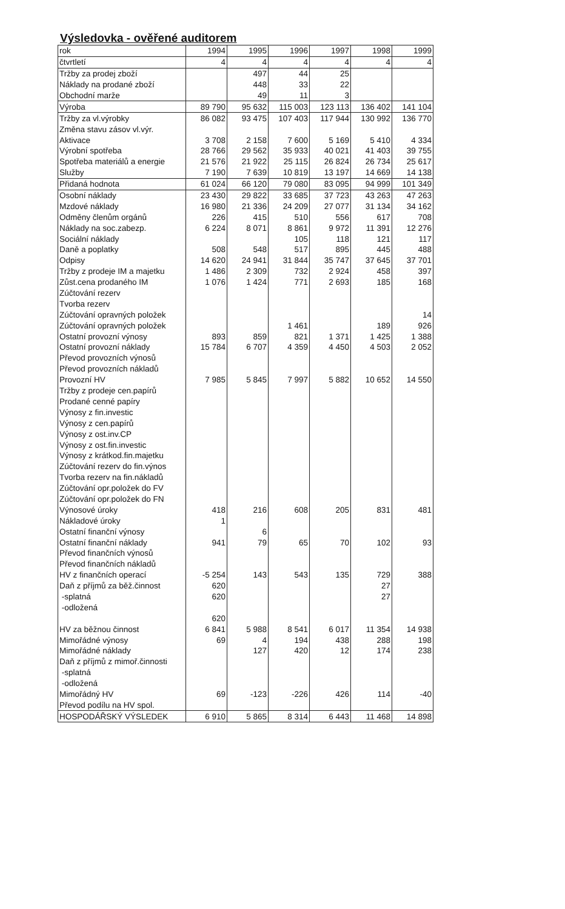Výsledovka - ověřené auditorem
| rok | 1994 | 1995 | 1996 | 1997 | 1998 | 1999 |
| čtvrtletí | 4 | 4 | 4 | 4 | 4 | 4 |
| Tržby za prodej zboží | | 497 | 44 | 25 | | |
| Náklady na prodané zboží | | 448 | 33 | 22 | | |
| Obchodní marže | | 49 | 11 | 3 | | |
| Výroba | 89 790 | 95 632 | 115 003 | 123 113 | 136 402 | 141 104 |
| Tržby za vl.výrobky | 86 082 | 93 475 | 107 403 | 117 944 | 130 992 | 136 770 |
| Změna stavu zásov vl.výr. | | | | | | |
| Aktivace | 3 708 | 2 158 | 7 600 | 5 169 | 5 410 | 4 334 |
| Výrobní spotřeba | 28 766 | 29 562 | 35 933 | 40 021 | 41 403 | 39 755 |
| Spotřeba materiálů a energie | 21 576 | 21 922 | 25 115 | 26 824 | 26 734 | 25 617 |
| Služby | 7 190 | 7 639 | 10 819 | 13 197 | 14 669 | 14 138 |
| Přidaná hodnota | 61 024 | 66 120 | 79 080 | 83 095 | 94 999 | 101 349 |
| Osobní náklady | 23 430 | 29 822 | 33 685 | 37 723 | 43 263 | 47 263 |
| Mzdové náklady | 16 980 | 21 336 | 24 209 | 27 077 | 31 134 | 34 162 |
| Odměny členům orgánů | 226 | 415 | 510 | 556 | 617 | 708 |
| Náklady na soc.zabezp. | 6 224 | 8 071 | 8 861 | 9 972 | 11 391 | 12 276 |
| Sociální náklady | | | 105 | 118 | 121 | 117 |
| Daně a poplatky | 508 | 548 | 517 | 895 | 445 | 488 |
| Odpisy | 14 620 | 24 941 | 31 844 | 35 747 | 37 645 | 37 701 |
| Tržby z prodeje IM a majetku | 1 486 | 2 309 | 732 | 2 924 | 458 | 397 |
| Zůst.cena prodaného IM | 1 076 | 1 424 | 771 | 2 693 | 185 | 168 |
| Zúčtování rezerv | | | | | | |
| Tvorba rezerv | | | | | | |
| Zúčtování opravných položek | | | | | | 14 |
| Zúčtování opravných položek | | | 1 461 | | 189 | 926 |
| Ostatní provozní výnosy | 893 | 859 | 821 | 1 371 | 1 425 | 1 388 |
| Ostatní provozní náklady | 15 784 | 6 707 | 4 359 | 4 450 | 4 503 | 2 052 |
| Převod provozních výnosů | | | | | | |
| Převod provozních nákladů | | | | | | |
| Provozní HV | 7 985 | 5 845 | 7 997 | 5 882 | 10 652 | 14 550 |
| Tržby z prodeje cen.papírů | | | | | | |
| Prodané cenné papíry | | | | | | |
| Výnosy z fin.investic | | | | | | |
| Výnosy z cen.papírů | | | | | | |
| Výnosy z ost.inv.CP | | | | | | |
| Výnosy z ost.fin.investic | | | | | | |
| Výnosy z krátkod.fin.majetku | | | | | | |
| Zúčtování rezerv do fin.výnos | | | | | | |
| Tvorba rezerv na fin.nákladů | | | | | | |
| Zúčtování opr.položek do FV | | | | | | |
| Zúčtování opr.položek do FN | | | | | | |
| Výnosové úroky | 418 | 216 | 608 | 205 | 831 | 481 |
| Nákladové úroky | 1 | | | | | |
| Ostatní finanční výnosy | | 6 | | | | |
| Ostatní finanční náklady | 941 | 79 | 65 | 70 | 102 | 93 |
| Převod finančních výnosů | | | | | | |
| Převod finančních nákladů | | | | | | |
| HV z finančních operací | -5 254 | 143 | 543 | 135 | 729 | 388 |
| Daň z příjmů za běž.činnost | 620 | | | | 27 | |
| -splatná | 620 | | | | 27 | |
| -odložená | | | | | | |
| | 620 | | | | | |
| HV za běžnou činnost | 6 841 | 5 988 | 8 541 | 6 017 | 11 354 | 14 938 |
| Mimořádné výnosy | 69 | 4 | 194 | 438 | 288 | 198 |
| Mimořádné náklady | | 127 | 420 | 12 | 174 | 238 |
| Daň z příjmů z mimoř.činnosti | | | | | | |
| -splatná | | | | | | |
| -odložená | | | | | | |
| Mimořádný HV | 69 | -123 | -226 | 426 | 114 | -40 |
| Převod podílu na HV spol. | | | | | | |
| HOSPODÁŘSKÝ VÝSLEDEK | 6 910 | 5 865 | 8 314 | 6 443 | 11 468 | 14 898 |